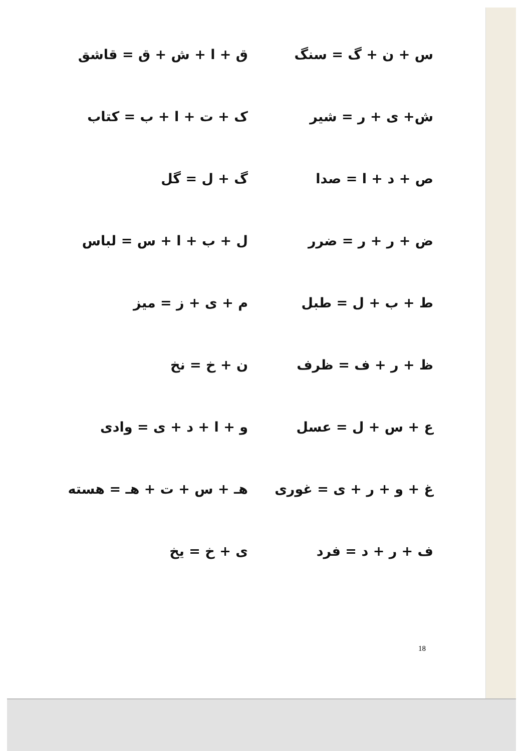س + ن + گ = سنگ
ق + ا + ش + ق = قاشق
ش+ ی + ر = شیر
ک + ت + ا + ب = کتاب
ص + د + ا = صدا
گ + ل = گل
ض + ر + ر = ضرر
ل + ب + ا + س = لباس
ط + ب + ل = طبل
م + ی + ز = میز
ظ + ر + ف = ظرف
ن + خ = نخ
ع + س + ل = عسل
و + ا + د + ی = وادی
غ + و + ر + ی = غوری
هـ + س + ت + هـ = هسته
ف + ر + د = فرد
ی + خ = یخ
18